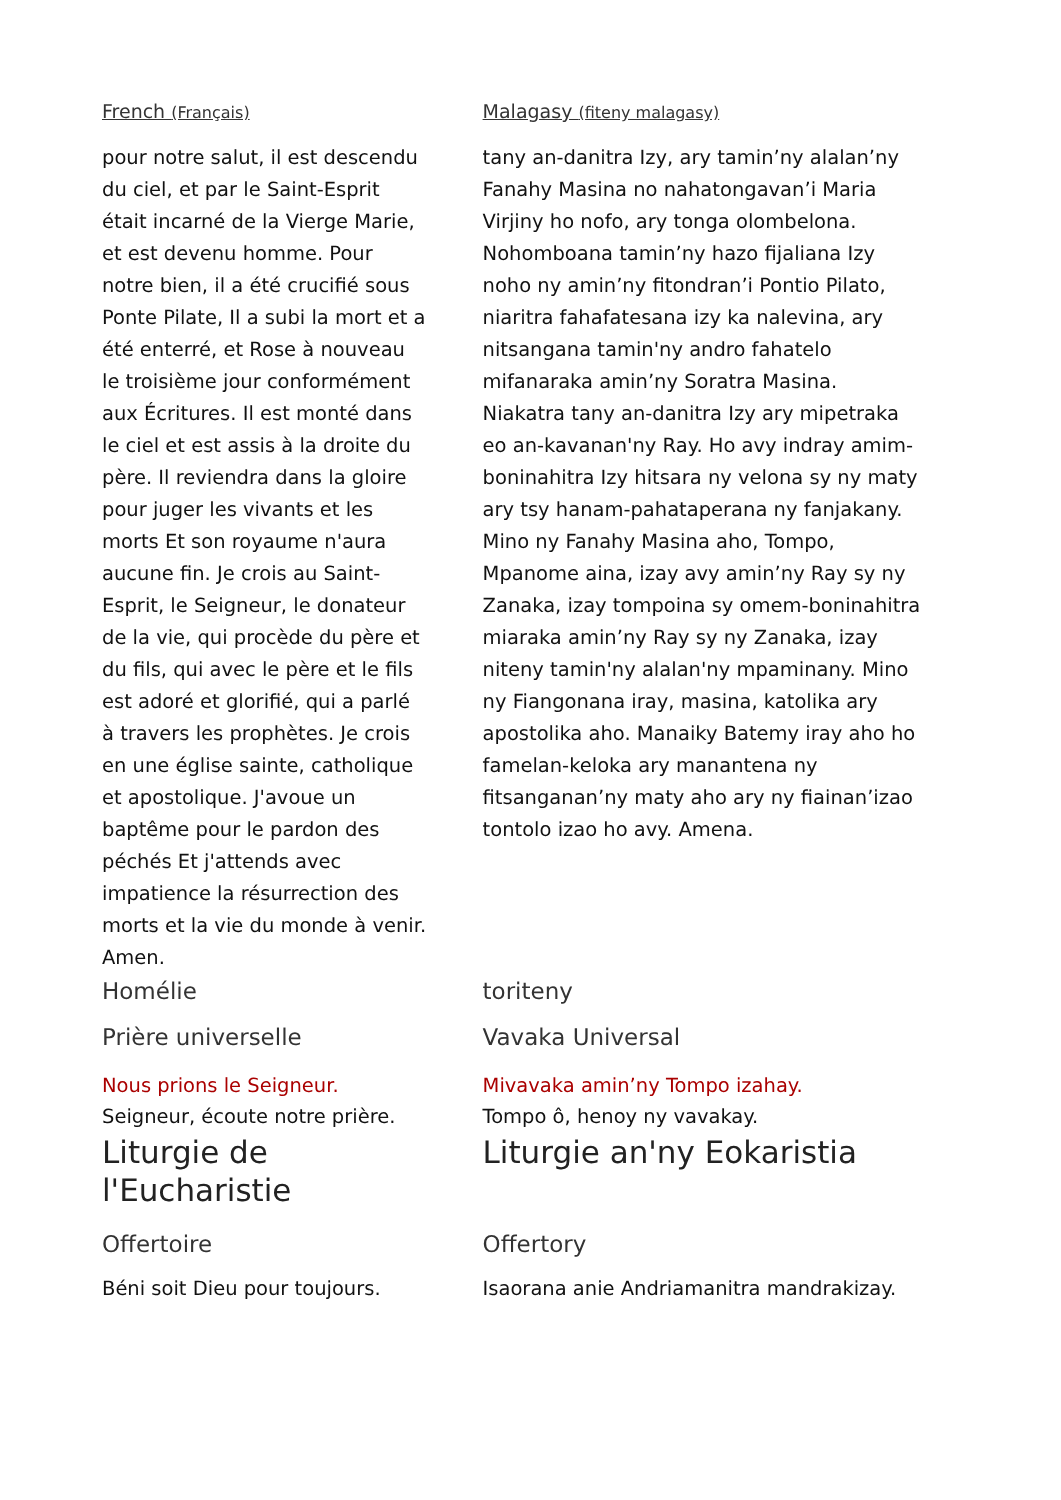French (Français)
pour notre salut, il est descendu du ciel, et par le Saint-Esprit était incarné de la Vierge Marie, et est devenu homme. Pour notre bien, il a été crucifié sous Ponte Pilate, Il a subi la mort et a été enterré, et Rose à nouveau le troisième jour conformément aux Écritures. Il est monté dans le ciel et est assis à la droite du père. Il reviendra dans la gloire pour juger les vivants et les morts Et son royaume n'aura aucune fin. Je crois au Saint-Esprit, le Seigneur, le donateur de la vie, qui procède du père et du fils, qui avec le père et le fils est adoré et glorifié, qui a parlé à travers les prophètes. Je crois en une église sainte, catholique et apostolique. J'avoue un baptême pour le pardon des péchés Et j'attends avec impatience la résurrection des morts et la vie du monde à venir. Amen.
Malagasy (fiteny malagasy)
tany an-danitra Izy, ary tamin’ny alalan’ny Fanahy Masina no nahatongavan’i Maria Virjiny ho nofo, ary tonga olombelona. Nohomboana tamin’ny hazo fijaliana Izy noho ny amin’ny fitondran’i Pontio Pilato, niaritra fahafatesana izy ka nalevina, ary nitsangana tamin'ny andro fahatelo mifanaraka amin’ny Soratra Masina. Niakatra tany an-danitra Izy ary mipetraka eo an-kavanan'ny Ray. Ho avy indray amim-boninahitra Izy hitsara ny velona sy ny maty ary tsy hanam-pahataperana ny fanjakany. Mino ny Fanahy Masina aho, Tompo, Mpanome aina, izay avy amin’ny Ray sy ny Zanaka, izay tompoina sy omem-boninahitra miaraka amin’ny Ray sy ny Zanaka, izay niteny tamin'ny alalan'ny mpaminany. Mino ny Fiangonana iray, masina, katolika ary apostolika aho. Manaiky Batemy iray aho ho famelan-keloka ary manantena ny fitsanganan’ny maty aho ary ny fiainan’izao tontolo izao ho avy. Amena.
Homélie toriteny
Prière universelle Vavaka Universal
Nous prions le Seigneur.
Seigneur, écoute notre prière.
Mivavaka amin’ny Tompo izahay.
Tompo ô, henoy ny vavakay.
Liturgie de l'Eucharistie Liturgie an'ny Eokaristia
Offertoire
Béni soit Dieu pour toujours.
Offertory
Isaorana anie Andriamanitra mandrakizay.